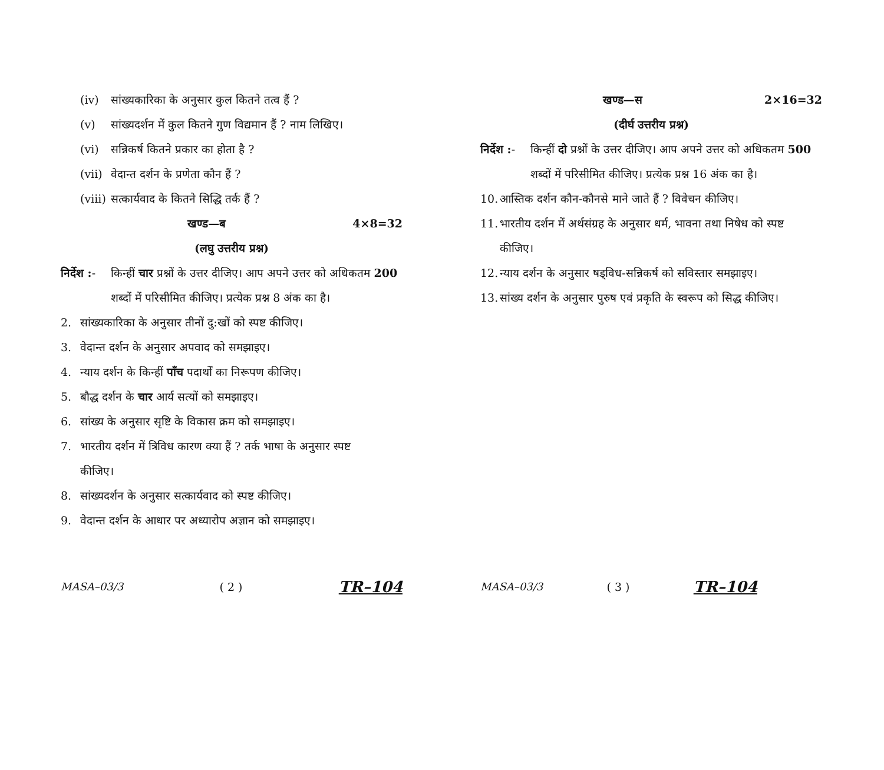(iv) सांख्यकारिका के अनुसार कुल कितने तत्व हैं ?
(v) सांख्यदर्शन में कुल कितने गुण विद्यमान हैं ? नाम लिखिए।
(vi) सन्निकर्ष कितने प्रकार का होता है ?
(vii) वेदान्त दर्शन के प्रणेता कौन हैं ?
(viii) सत्कार्यवाद के कितने सिद्धि तर्क हैं ?
खण्ड—ब 4×8=32
(लघु उत्तरीय प्रश्न)
निर्देश :- किन्हीं चार प्रश्नों के उत्तर दीजिए। आप अपने उत्तर को अधिकतम 200 शब्दों में परिसीमित कीजिए। प्रत्येक प्रश्न 8 अंक का है।
2. सांख्यकारिका के अनुसार तीनों दु:खों को स्पष्ट कीजिए।
3. वेदान्त दर्शन के अनुसार अपवाद को समझाइए।
4. न्याय दर्शन के किन्हीं पाँच पदार्थों का निरूपण कीजिए।
5. बौद्ध दर्शन के चार आर्य सत्यों को समझाइए।
6. सांख्य के अनुसार सृष्टि के विकास क्रम को समझाइए।
7. भारतीय दर्शन में त्रिविध कारण क्या हैं ? तर्क भाषा के अनुसार स्पष्ट कीजिए।
8. सांख्यदर्शन के अनुसार सत्कार्यवाद को स्पष्ट कीजिए।
9. वेदान्त दर्शन के आधार पर अध्यारोप अज्ञान को समझाइए।
MASA–03/3 ( 2 ) TR–104
खण्ड—स 2×16=32
(दीर्घ उत्तरीय प्रश्न)
निर्देश :- किन्हीं दो प्रश्नों के उत्तर दीजिए। आप अपने उत्तर को अधिकतम 500 शब्दों में परिसीमित कीजिए। प्रत्येक प्रश्न 16 अंक का है।
10. आस्तिक दर्शन कौन-कौनसे माने जाते हैं ? विवेचन कीजिए।
11. भारतीय दर्शन में अर्थसंग्रह के अनुसार धर्म, भावना तथा निषेध को स्पष्ट कीजिए।
12. न्याय दर्शन के अनुसार षड्विध-सन्निकर्ष को सविस्तार समझाइए।
13. सांख्य दर्शन के अनुसार पुरुष एवं प्रकृति के स्वरूप को सिद्ध कीजिए।
MASA–03/3 ( 3 ) TR–104